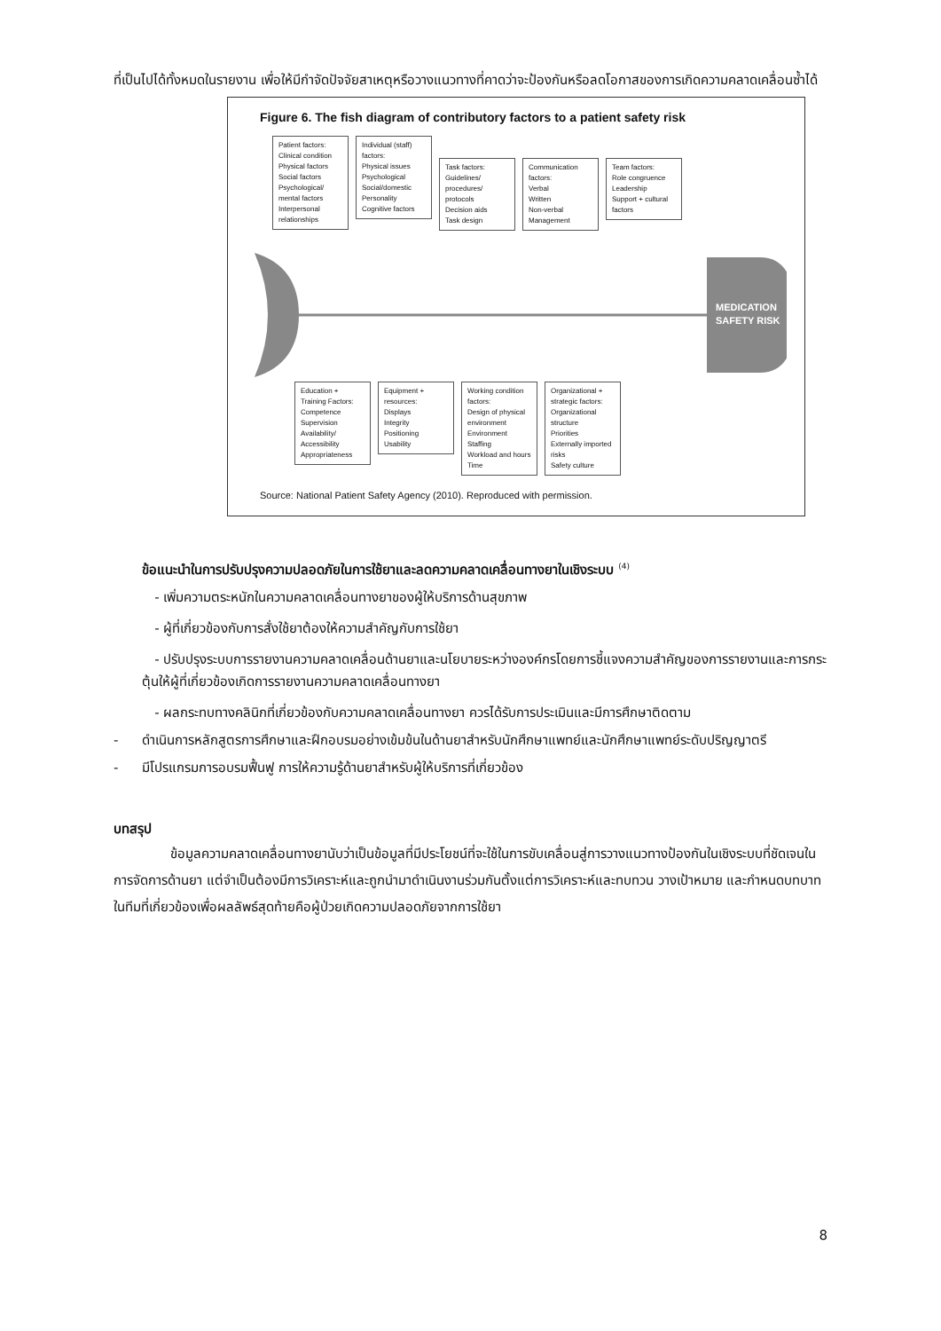ที่เป็นไปได้ทั้งหมดในรายงาน เพื่อให้มีกำจัดปัจจัยสาเหตุหรือวางแนวทางที่คาดว่าจะป้องกันหรือลดโอกาสของการเกิดความคลาดเคลื่อนซ้ำได้
Figure 6. The fish diagram of contributory factors to a patient safety risk
Patient factors:
Clinical condition
Physical factors
Social factors
Psychological/ mental factors
Interpersonal relationships
Individual (staff) factors:
Physical issues
Psychological
Social/domestic
Personality
Cognitive factors
Task factors:
Guidelines/ procedures/ protocols
Decision aids
Task design
Communication factors:
Verbal
Written
Non-verbal
Management
Team factors:
Role congruence
Leadership
Support + cultural factors
MEDICATION
SAFETY RISK
Education + Training Factors:
Competence
Supervision
Availability/ Accessibility
Appropriateness
Equipment + resources:
Displays
Integrity
Positioning
Usability
Working condition factors:
Design of physical environment
Environment
Staffing
Workload and hours
Time
Organizational + strategic factors:
Organizational structure
Priorities
Externally imported risks
Safety culture
Source: National Patient Safety Agency (2010). Reproduced with permission.
ข้อแนะนำในการปรับปรุงความปลอดภัยในการใช้ยาและลดความคลาดเคลื่อนทางยาในเชิงระบบ <sup>(4)</sup>
- เพิ่มความตระหนักในความคลาดเคลื่อนทางยาของผู้ให้บริการด้านสุขภาพ
- ผู้ที่เกี่ยวข้องกับการสั่งใช้ยาต้องให้ความสำคัญกับการใช้ยา
- ปรับปรุงระบบการรายงานความคลาดเคลื่อนด้านยาและนโยบายระหว่างองค์กรโดยการชี้แจงความสำคัญของการรายงานและการกระตุ้นให้ผู้ที่เกี่ยวข้องเกิดการรายงานความคลาดเคลื่อนทางยา
- ผลกระทบทางคลินิกที่เกี่ยวข้องกับความคลาดเคลื่อนทางยา ควรได้รับการประเมินและมีการศึกษาติดตาม
- ดำเนินการหลักสูตรการศึกษาและฝึกอบรมอย่างเข้มข้นในด้านยาสำหรับนักศึกษาแพทย์และนักศึกษาแพทย์ระดับปริญญาตรี
- มีโปรแกรมการอบรมฟื้นฟู การให้ความรู้ด้านยาสำหรับผู้ให้บริการที่เกี่ยวข้อง
บทสรุป
ข้อมูลความคลาดเคลื่อนทางยานับว่าเป็นข้อมูลที่มีประโยชน์ที่จะใช้ในการขับเคลื่อนสู่การวางแนวทางป้องกันในเชิงระบบที่ชัดเจนในการจัดการด้านยา แต่จำเป็นต้องมีการวิเคราะห์และถูกนำมาดำเนินงานร่วมกันตั้งแต่การวิเคราะห์และทบทวน วางเป้าหมาย และกำหนดบทบาทในทีมที่เกี่ยวข้องเพื่อผลลัพธ์สุดท้ายคือผู้ป่วยเกิดความปลอดภัยจากการใช้ยา
8